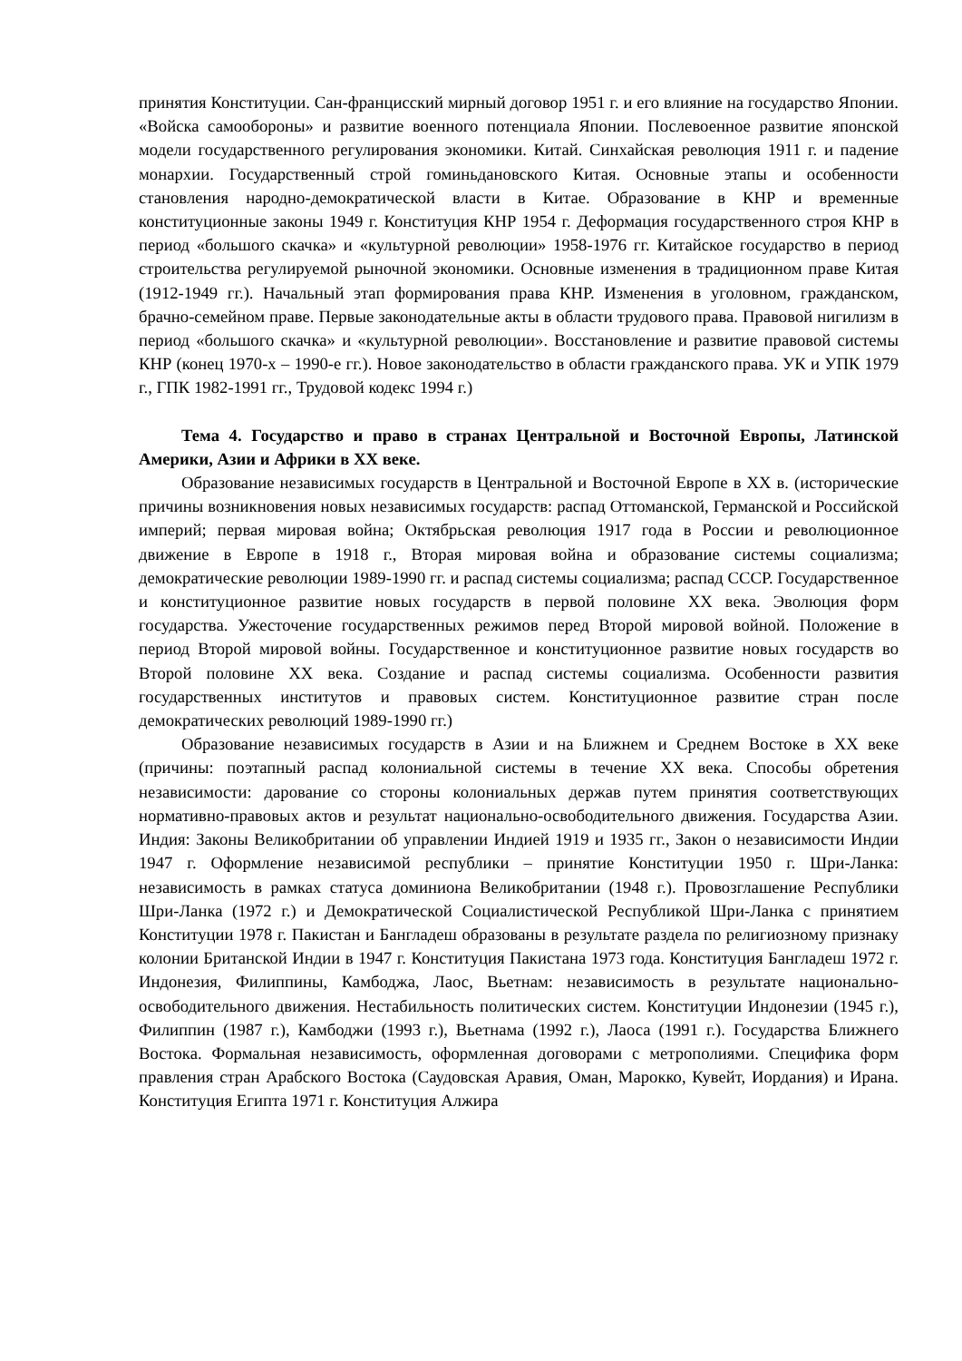принятия Конституции. Сан-францисский мирный договор 1951 г. и его влияние на государство Японии. «Войска самообороны» и развитие военного потенциала Японии. Послевоенное развитие японской модели государственного регулирования экономики. Китай. Синхайская революция 1911 г. и падение монархии. Государственный строй гоминьдановского Китая. Основные этапы и особенности становления народно-демократической власти в Китае. Образование в КНР и временные конституционные законы 1949 г. Конституция КНР 1954 г. Деформация государственного строя КНР в период «большого скачка» и «культурной революции» 1958-1976 гг. Китайское государство в период строительства регулируемой рыночной экономики. Основные изменения в традиционном праве Китая (1912-1949 гг.). Начальный этап формирования права КНР. Изменения в уголовном, гражданском, брачно-семейном праве. Первые законодательные акты в области трудового права. Правовой нигилизм в период «большого скачка» и «культурной революции». Восстановление и развитие правовой системы КНР (конец 1970-х – 1990-е гг.). Новое законодательство в области гражданского права. УК и УПК 1979 г., ГПК 1982-1991 гг., Трудовой кодекс 1994 г.)
Тема 4. Государство и право в странах Центральной и Восточной Европы, Латинской Америки, Азии и Африки в XX веке.
Образование независимых государств в Центральной и Восточной Европе в XX в. (исторические причины возникновения новых независимых государств: распад Оттоманской, Германской и Российской империй; первая мировая война; Октябрьская революция 1917 года в России и революционное движение в Европе в 1918 г., Вторая мировая война и образование системы социализма; демократические революции 1989-1990 гг. и распад системы социализма; распад СССР. Государственное и конституционное развитие новых государств в первой половине XX века. Эволюция форм государства. Ужесточение государственных режимов перед Второй мировой войной. Положение в период Второй мировой войны. Государственное и конституционное развитие новых государств во Второй половине XX века. Создание и распад системы социализма. Особенности развития государственных институтов и правовых систем. Конституционное развитие стран после демократических революций 1989-1990 гг.)
Образование независимых государств в Азии и на Ближнем и Среднем Востоке в XX веке (причины: поэтапный распад колониальной системы в течение XX века. Способы обретения независимости: дарование со стороны колониальных держав путем принятия соответствующих нормативно-правовых актов и результат национально-освободительного движения. Государства Азии. Индия: Законы Великобритании об управлении Индией 1919 и 1935 гг., Закон о независимости Индии 1947 г. Оформление независимой республики – принятие Конституции 1950 г. Шри-Ланка: независимость в рамках статуса доминиона Великобритании (1948 г.). Провозглашение Республики Шри-Ланка (1972 г.) и Демократической Социалистической Республикой Шри-Ланка с принятием Конституции 1978 г. Пакистан и Бангладеш образованы в результате раздела по религиозному признаку колонии Британской Индии в 1947 г. Конституция Пакистана 1973 года. Конституция Бангладеш 1972 г. Индонезия, Филиппины, Камбоджа, Лаос, Вьетнам: независимость в результате национально-освободительного движения. Нестабильность политических систем. Конституции Индонезии (1945 г.), Филиппин (1987 г.), Камбоджи (1993 г.), Вьетнама (1992 г.), Лаоса (1991 г.). Государства Ближнего Востока. Формальная независимость, оформленная договорами с метрополиями. Специфика форм правления стран Арабского Востока (Саудовская Аравия, Оман, Марокко, Кувейт, Иордания) и Ирана. Конституция Египта 1971 г. Конституция Алжира